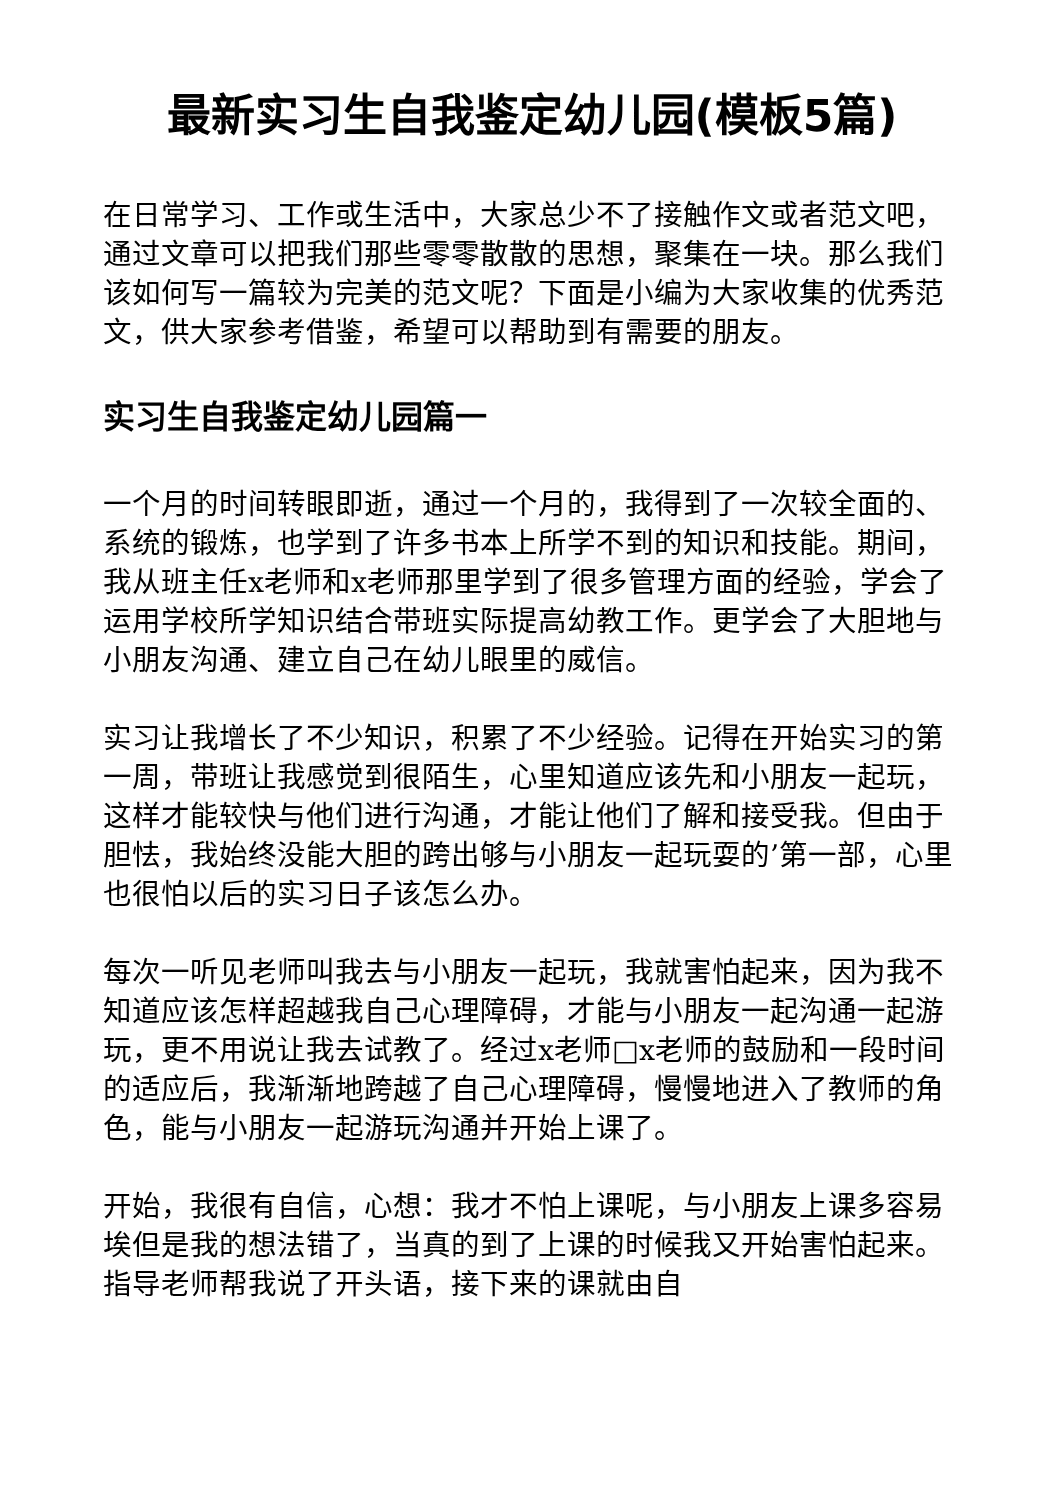最新实习生自我鉴定幼儿园(模板5篇)
在日常学习、工作或生活中，大家总少不了接触作文或者范文吧，通过文章可以把我们那些零零散散的思想，聚集在一块。那么我们该如何写一篇较为完美的范文呢？下面是小编为大家收集的优秀范文，供大家参考借鉴，希望可以帮助到有需要的朋友。
实习生自我鉴定幼儿园篇一
一个月的时间转眼即逝，通过一个月的，我得到了一次较全面的、系统的锻炼，也学到了许多书本上所学不到的知识和技能。期间，我从班主任x老师和x老师那里学到了很多管理方面的经验，学会了运用学校所学知识结合带班实际提高幼教工作。更学会了大胆地与小朋友沟通、建立自己在幼儿眼里的威信。
实习让我增长了不少知识，积累了不少经验。记得在开始实习的第一周，带班让我感觉到很陌生，心里知道应该先和小朋友一起玩，这样才能较快与他们进行沟通，才能让他们了解和接受我。但由于胆怯，我始终没能大胆的跨出够与小朋友一起玩耍的’第一部，心里也很怕以后的实习日子该怎么办。
每次一听见老师叫我去与小朋友一起玩，我就害怕起来，因为我不知道应该怎样超越我自己心理障碍，才能与小朋友一起沟通一起游玩，更不用说让我去试教了。经过x老师□x老师的鼓励和一段时间的适应后，我渐渐地跨越了自己心理障碍，慢慢地进入了教师的角色，能与小朋友一起游玩沟通并开始上课了。
开始，我很有自信，心想：我才不怕上课呢，与小朋友上课多容易埃但是我的想法错了，当真的到了上课的时候我又开始害怕起来。指导老师帮我说了开头语，接下来的课就由自